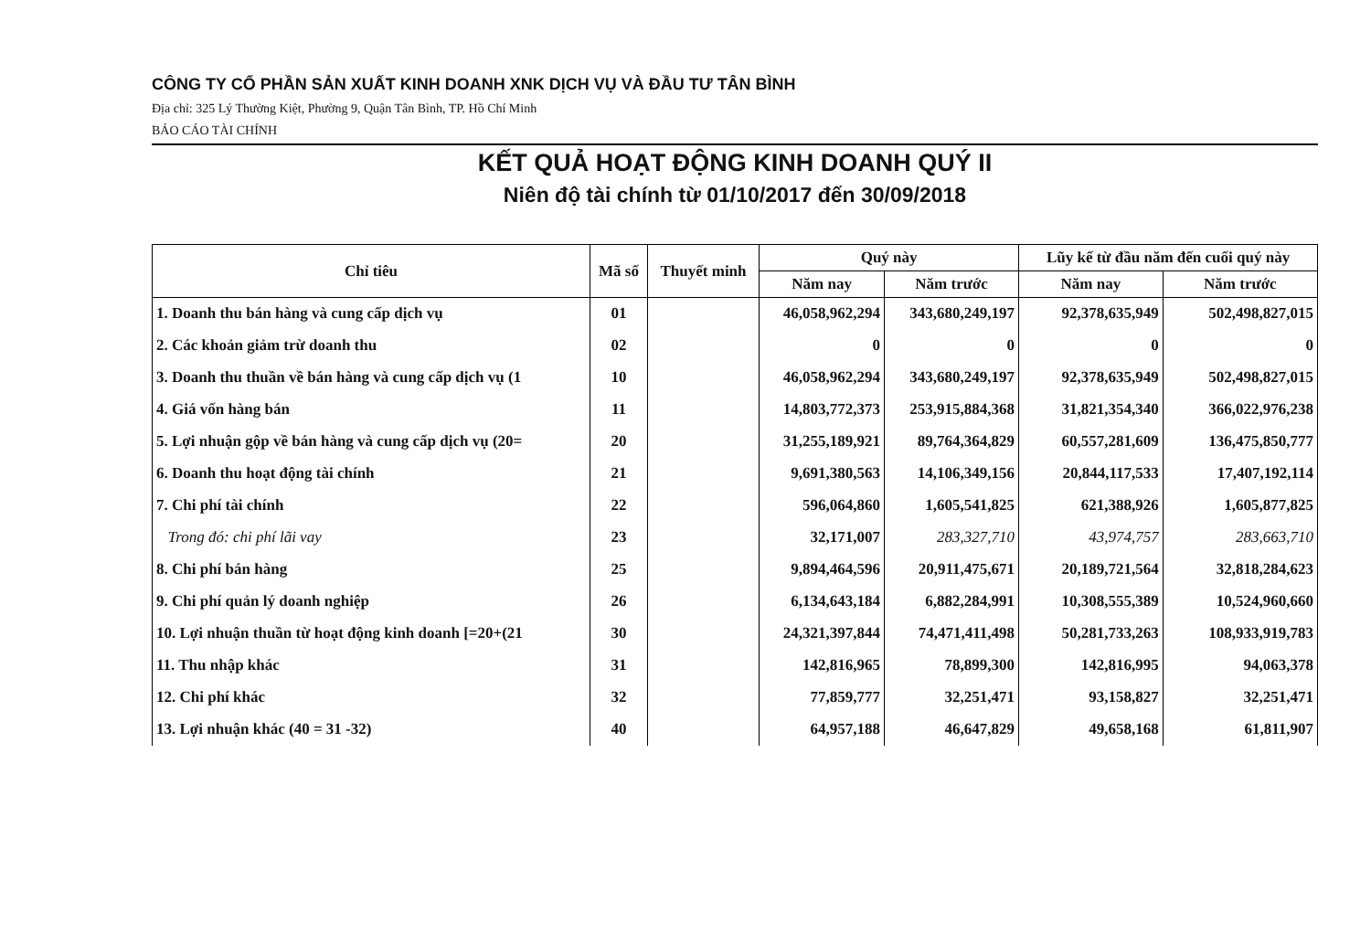CÔNG TY CỔ PHẦN SẢN XUẤT KINH DOANH XNK DỊCH VỤ VÀ ĐẦU TƯ TÂN BÌNH
Địa chỉ: 325 Lý Thường Kiệt, Phường 9, Quận Tân Bình, TP. Hồ Chí Minh
BÁO CÁO TÀI CHÍNH
KẾT QUẢ HOẠT ĐỘNG KINH DOANH QUÝ II
Niên độ tài chính từ 01/10/2017 đến 30/09/2018
| Chỉ tiêu | Mã số | Thuyết minh | Quý này | | Lũy kế từ đầu năm đến cuối quý này | |
| --- | --- | --- | --- | --- | --- | --- |
| | | | Năm nay | Năm trước | Năm nay | Năm trước |
| 1. Doanh thu bán hàng và cung cấp dịch vụ | 01 | | 46,058,962,294 | 343,680,249,197 | 92,378,635,949 | 502,498,827,015 |
| 2. Các khoản giảm trừ doanh thu | 02 | | 0 | 0 | 0 | 0 |
| 3. Doanh thu thuần về bán hàng và cung cấp dịch vụ (1 | 10 | | 46,058,962,294 | 343,680,249,197 | 92,378,635,949 | 502,498,827,015 |
| 4. Giá vốn hàng bán | 11 | | 14,803,772,373 | 253,915,884,368 | 31,821,354,340 | 366,022,976,238 |
| 5. Lợi nhuận gộp về bán hàng và cung cấp dịch vụ (20= | 20 | | 31,255,189,921 | 89,764,364,829 | 60,557,281,609 | 136,475,850,777 |
| 6. Doanh thu hoạt động tài chính | 21 | | 9,691,380,563 | 14,106,349,156 | 20,844,117,533 | 17,407,192,114 |
| 7. Chi phí tài chính | 22 | | 596,064,860 | 1,605,541,825 | 621,388,926 | 1,605,877,825 |
| Trong đó: chi phí lãi vay | 23 | | 32,171,007 | 283,327,710 | 43,974,757 | 283,663,710 |
| 8. Chi phí bán hàng | 25 | | 9,894,464,596 | 20,911,475,671 | 20,189,721,564 | 32,818,284,623 |
| 9. Chi phí quản lý doanh nghiệp | 26 | | 6,134,643,184 | 6,882,284,991 | 10,308,555,389 | 10,524,960,660 |
| 10. Lợi nhuận thuần từ hoạt động kinh doanh [=20+(21 | 30 | | 24,321,397,844 | 74,471,411,498 | 50,281,733,263 | 108,933,919,783 |
| 11. Thu nhập khác | 31 | | 142,816,965 | 78,899,300 | 142,816,995 | 94,063,378 |
| 12. Chi phí khác | 32 | | 77,859,777 | 32,251,471 | 93,158,827 | 32,251,471 |
| 13. Lợi nhuận khác (40 = 31 -32) | 40 | | 64,957,188 | 46,647,829 | 49,658,168 | 61,811,907 |